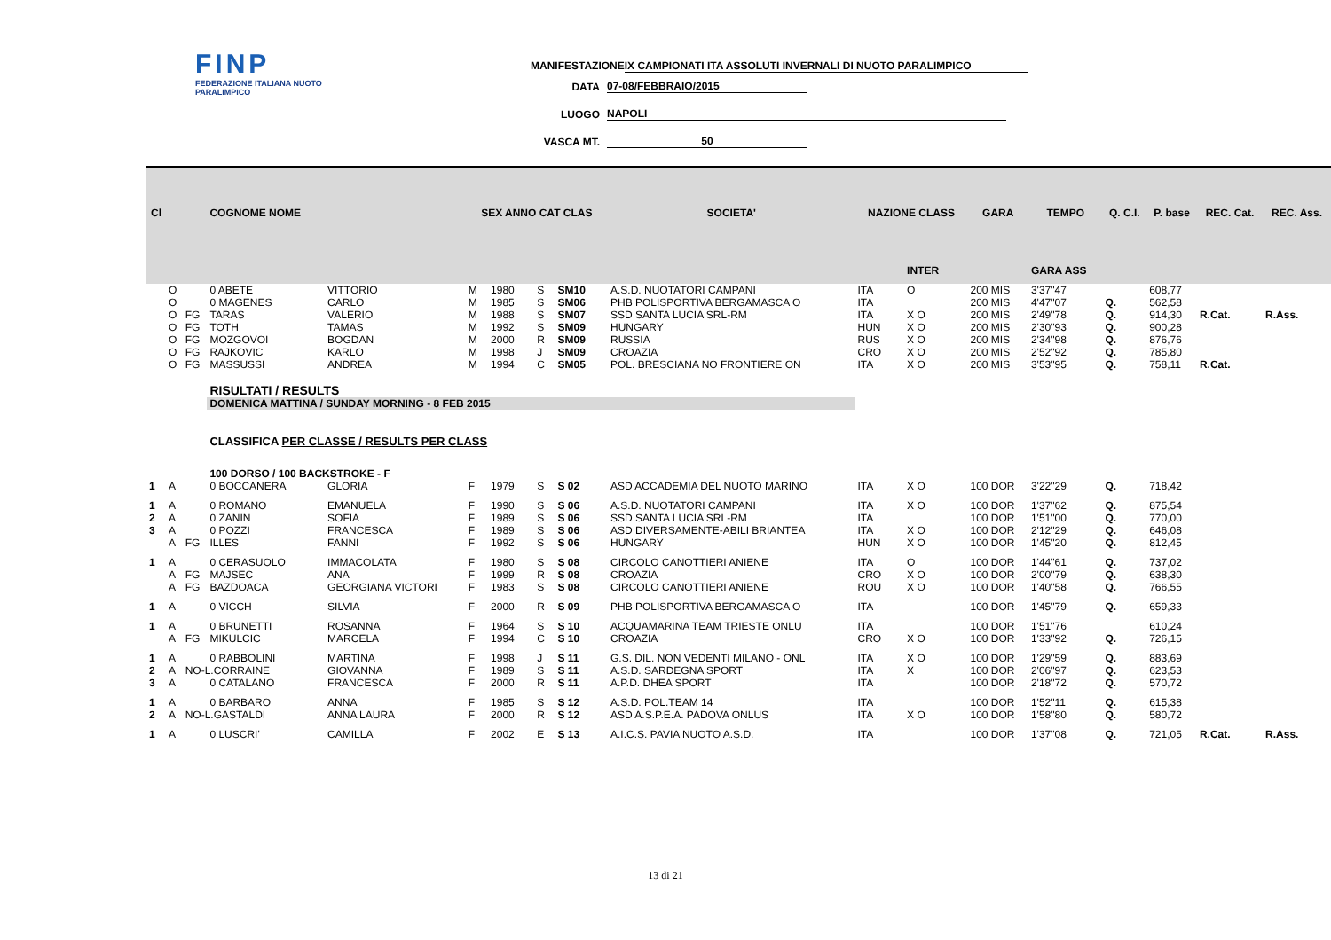FINP
FEDERAZIONE ITALIANA NUOTO PARALIMPICO
MANIFESTAZIONE IX CAMPIONATI ITA ASSOLUTI INVERNALI DI NUOTO PARALIMPICO
DATA 07-08/FEBBRAIO/2015
LUOGO NAPOLI
VASCA MT. 50
| Cl | | | COGNOME NOME | | SEX ANNO CAT CLAS | | | | SOCIETA' | NAZIONE CLASS | | GARA | TEMPO | Q. C.I. | P. base | REC. Cat. | REC. Ass. |
| --- | --- | --- | --- | --- | --- | --- | --- | --- | --- | --- | --- | --- | --- | --- | --- | --- | --- |
| | | | | | | | | | | | INTER | | GARA ASS | | | | |
| | O | | 0 ABETE | VITTORIO | M | 1980 | S | SM10 | A.S.D. NUOTATORI CAMPANI | ITA | O | 200 MIS | 3'37"47 | | 608,77 | | |
| | O | | 0 MAGENES | CARLO | M | 1985 | S | SM06 | PHB POLISPORTIVA BERGAMASCA O | ITA | | 200 MIS | 4'47"07 | Q. | 562,58 | | |
| | O | FG | TARAS | VALERIO | M | 1988 | S | SM07 | SSD SANTA LUCIA SRL-RM | ITA | X O | 200 MIS | 2'49"78 | Q. | 914,30 | R.Cat. | R.Ass. |
| | O | FG | TOTH | TAMAS | M | 1992 | S | SM09 | HUNGARY | HUN | X O | 200 MIS | 2'30"93 | Q. | 900,28 | | |
| | O | FG | MOZGOVOI | BOGDAN | M | 2000 | R | SM09 | RUSSIA | RUS | X O | 200 MIS | 2'34"98 | Q. | 876,76 | | |
| | O | FG | RAJKOVIC | KARLO | M | 1998 | J | SM09 | CROAZIA | CRO | X O | 200 MIS | 2'52"92 | Q. | 785,80 | | |
| | O | FG | MASSUSSI | ANDREA | M | 1994 | C | SM05 | POL. BRESCIANA NO FRONTIERE ON | ITA | X O | 200 MIS | 3'53"95 | Q. | 758,11 | R.Cat. | |
| | | | RISULTATI / RESULTS | | | | | | | | | | | | | | |
| | | | DOMENICA MATTINA / SUNDAY MORNING - 8 FEB 2015 | | | | | | | | | | | | | | |
| | | | CLASSIFICA PER CLASSE / RESULTS PER CLASS | | | | | | | | | | | | | | |
| | | | 100 DORSO / 100 BACKSTROKE - F | | | | | | | | | | | | | | |
| 1 | A | | 0 BOCCANERA | GLORIA | F | 1979 | S | S 02 | ASD ACCADEMIA DEL NUOTO MARINO | ITA | X O | 100 DOR | 3'22"29 | Q. | 718,42 | | |
| 1 | A | | 0 ROMANO | EMANUELA | F | 1990 | S | S 06 | A.S.D. NUOTATORI CAMPANI | ITA | X O | 100 DOR | 1'37"62 | Q. | 875,54 | | |
| 2 | A | | 0 ZANIN | SOFIA | F | 1989 | S | S 06 | SSD SANTA LUCIA SRL-RM | ITA | | 100 DOR | 1'51"00 | Q. | 770,00 | | |
| 3 | A | | 0 POZZI | FRANCESCA | F | 1989 | S | S 06 | ASD DIVERSAMENTE-ABILI BRIANTEA | ITA | X O | 100 DOR | 2'12"29 | Q. | 646,08 | | |
| | A | FG | ILLES | FANNI | F | 1992 | S | S 06 | HUNGARY | HUN | X O | 100 DOR | 1'45"20 | Q. | 812,45 | | |
| 1 | A | | 0 CERASUOLO | IMMACOLATA | F | 1980 | S | S 08 | CIRCOLO CANOTTIERI ANIENE | ITA | O | 100 DOR | 1'44"61 | Q. | 737,02 | | |
| | A | FG | MAJSEC | ANA | F | 1999 | R | S 08 | CROAZIA | CRO | X O | 100 DOR | 2'00"79 | Q. | 638,30 | | |
| | A | FG | BAZDOACA | GEORGIANA VICTORI | F | 1983 | S | S 08 | CIRCOLO CANOTTIERI ANIENE | ROU | X O | 100 DOR | 1'40"58 | Q. | 766,55 | | |
| 1 | A | | 0 VICCH | SILVIA | F | 2000 | R | S 09 | PHB POLISPORTIVA BERGAMASCA O | ITA | | 100 DOR | 1'45"79 | Q. | 659,33 | | |
| 1 | A | | 0 BRUNETTI | ROSANNA | F | 1964 | S | S 10 | ACQUAMARINA TEAM TRIESTE ONLU | ITA | | 100 DOR | 1'51"76 | | 610,24 | | |
| | A | FG | MIKULCIC | MARCELA | F | 1994 | C | S 10 | CROAZIA | CRO | X O | 100 DOR | 1'33"92 | Q. | 726,15 | | |
| 1 | A | | 0 RABBOLINI | MARTINA | F | 1998 | J | S 11 | G.S. DIL. NON VEDENTI MILANO - ONL | ITA | X O | 100 DOR | 1'29"59 | Q. | 883,69 | | |
| 2 | A | NO-L.CORRAINE | | GIOVANNA | F | 1989 | S | S 11 | A.S.D. SARDEGNA SPORT | ITA | X | 100 DOR | 2'06"97 | Q. | 623,53 | | |
| 3 | A | | 0 CATALANO | FRANCESCA | F | 2000 | R | S 11 | A.P.D. DHEA SPORT | ITA | | 100 DOR | 2'18"72 | Q. | 570,72 | | |
| 1 | A | | 0 BARBARO | ANNA | F | 1985 | S | S 12 | A.S.D. POL.TEAM 14 | ITA | | 100 DOR | 1'52"11 | Q. | 615,38 | | |
| 2 | A | NO-L.GASTALDI | | ANNA LAURA | F | 2000 | R | S 12 | ASD A.S.P.E.A. PADOVA ONLUS | ITA | X O | 100 DOR | 1'58"80 | Q. | 580,72 | | |
| 1 | A | | 0 LUSCRI' | CAMILLA | F | 2002 | E | S 13 | A.I.C.S. PAVIA NUOTO A.S.D. | ITA | | 100 DOR | 1'37"08 | Q. | 721,05 | R.Cat. | R.Ass. |
13 di 21